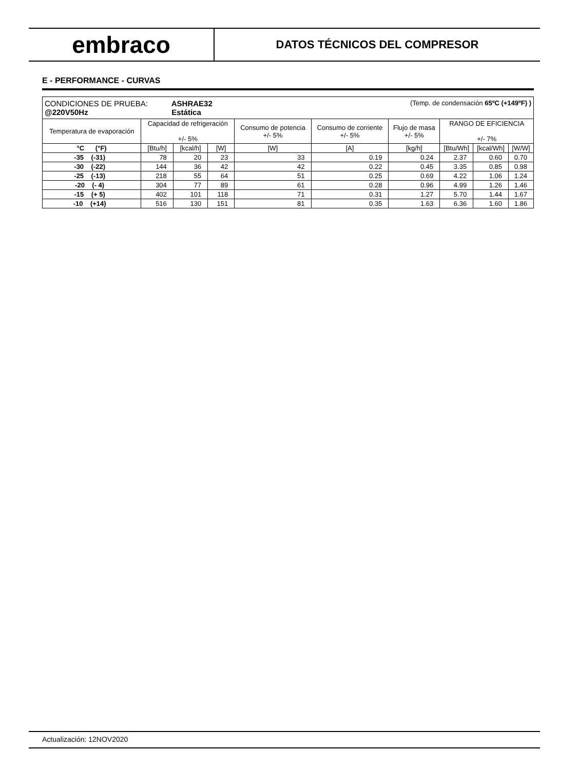embraco
DATOS TÉCNICOS DEL COMPRESOR
E - PERFORMANCE - CURVAS
| CONDICIONES DE PRUEBA: ASHRAE32 (Temp. de condensación 65ºC (+149ºF) ) @220V50Hz Estática | | | | | | | | | |
| Temperatura de evaporación | Capacidad de refrigeración +/- 5% | | | Consumo de potencia +/- 5% | Consumo de corriente +/- 5% | Flujo de masa +/- 5% | RANGO DE EFICIENCIA +/- 7% | | |
| °C (°F) | [Btu/h] | [kcal/h] | [W] | [W] | [A] | [kg/h] | [Btu/Wh] | [kcal/Wh] | [W/W] |
| -35 (-31) | 78 | 20 | 23 | 33 | 0.19 | 0.24 | 2.37 | 0.60 | 0.70 |
| -30 (-22) | 144 | 36 | 42 | 42 | 0.22 | 0.45 | 3.35 | 0.85 | 0.98 |
| -25 (-13) | 218 | 55 | 64 | 51 | 0.25 | 0.69 | 4.22 | 1.06 | 1.24 |
| -20 (- 4) | 304 | 77 | 89 | 61 | 0.28 | 0.96 | 4.99 | 1.26 | 1.46 |
| -15 (+ 5) | 402 | 101 | 118 | 71 | 0.31 | 1.27 | 5.70 | 1.44 | 1.67 |
| -10 (+14) | 516 | 130 | 151 | 81 | 0.35 | 1.63 | 6.36 | 1.60 | 1.86 |
Actualización: 12NOV2020